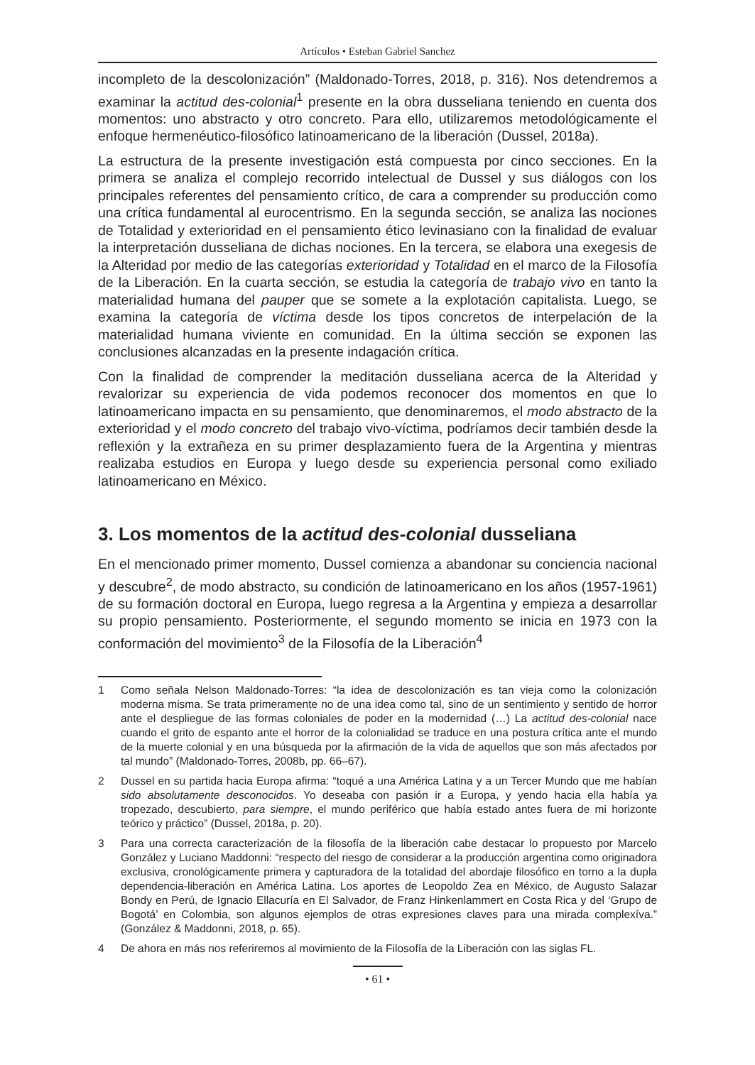Artículos • Esteban Gabriel Sanchez
incompleto de la descolonización” (Maldonado-Torres, 2018, p. 316). Nos detendremos a examinar la actitud des-colonial<sup>1</sup> presente en la obra dusseliana teniendo en cuenta dos momentos: uno abstracto y otro concreto. Para ello, utilizaremos metodológicamente el enfoque hermenéutico-filosófico latinoamericano de la liberación (Dussel, 2018a).
La estructura de la presente investigación está compuesta por cinco secciones. En la primera se analiza el complejo recorrido intelectual de Dussel y sus diálogos con los principales referentes del pensamiento crítico, de cara a comprender su producción como una crítica fundamental al eurocentrismo. En la segunda sección, se analiza las nociones de Totalidad y exterioridad en el pensamiento ético levinasiano con la finalidad de evaluar la interpretación dusseliana de dichas nociones. En la tercera, se elabora una exegesis de la Alteridad por medio de las categorías exterioridad y Totalidad en el marco de la Filosofía de la Liberación. En la cuarta sección, se estudia la categoría de trabajo vivo en tanto la materialidad humana del pauper que se somete a la explotación capitalista. Luego, se examina la categoría de víctima desde los tipos concretos de interpelación de la materialidad humana viviente en comunidad. En la última sección se exponen las conclusiones alcanzadas en la presente indagación crítica.
Con la finalidad de comprender la meditación dusseliana acerca de la Alteridad y revalorizar su experiencia de vida podemos reconocer dos momentos en que lo latinoamericano impacta en su pensamiento, que denominaremos, el modo abstracto de la exterioridad y el modo concreto del trabajo vivo-víctima, podríamos decir también desde la reflexión y la extrañeza en su primer desplazamiento fuera de la Argentina y mientras realizaba estudios en Europa y luego desde su experiencia personal como exiliado latinoamericano en México.
3. Los momentos de la actitud des-colonial dusseliana
En el mencionado primer momento, Dussel comienza a abandonar su conciencia nacional y descubre<sup>2</sup>, de modo abstracto, su condición de latinoamericano en los años (1957-1961) de su formación doctoral en Europa, luego regresa a la Argentina y empieza a desarrollar su propio pensamiento. Posteriormente, el segundo momento se inicia en 1973 con la conformación del movimiento<sup>3</sup> de la Filosofía de la Liberación<sup>4</sup>
1 Como señala Nelson Maldonado-Torres: “la idea de descolonización es tan vieja como la colonización moderna misma. Se trata primeramente no de una idea como tal, sino de un sentimiento y sentido de horror ante el despliegue de las formas coloniales de poder en la modernidad (…) La actitud des-colonial nace cuando el grito de espanto ante el horror de la colonialidad se traduce en una postura crítica ante el mundo de la muerte colonial y en una búsqueda por la afirmación de la vida de aquellos que son más afectados por tal mundo” (Maldonado-Torres, 2008b, pp. 66–67).
2 Dussel en su partida hacia Europa afirma: “toqué a una América Latina y a un Tercer Mundo que me habían sido absolutamente desconocidos. Yo deseaba con pasión ir a Europa, y yendo hacia ella había ya tropezado, descubierto, para siempre, el mundo periférico que había estado antes fuera de mi horizonte teórico y práctico” (Dussel, 2018a, p. 20).
3 Para una correcta caracterización de la filosofía de la liberación cabe destacar lo propuesto por Marcelo González y Luciano Maddonni: “respecto del riesgo de considerar a la producción argentina como originadora exclusiva, cronológicamente primera y capturadora de la totalidad del abordaje filosófico en torno a la dupla dependencia-liberación en América Latina. Los aportes de Leopoldo Zea en México, de Augusto Salazar Bondy en Perú, de Ignacio Ellacuría en El Salvador, de Franz Hinkenlammert en Costa Rica y del ‘Grupo de Bogotá’ en Colombia, son algunos ejemplos de otras expresiones claves para una mirada complexíva.” (González & Maddonni, 2018, p. 65).
4 De ahora en más nos referiremos al movimiento de la Filosofía de la Liberación con las siglas FL.
• 61 •